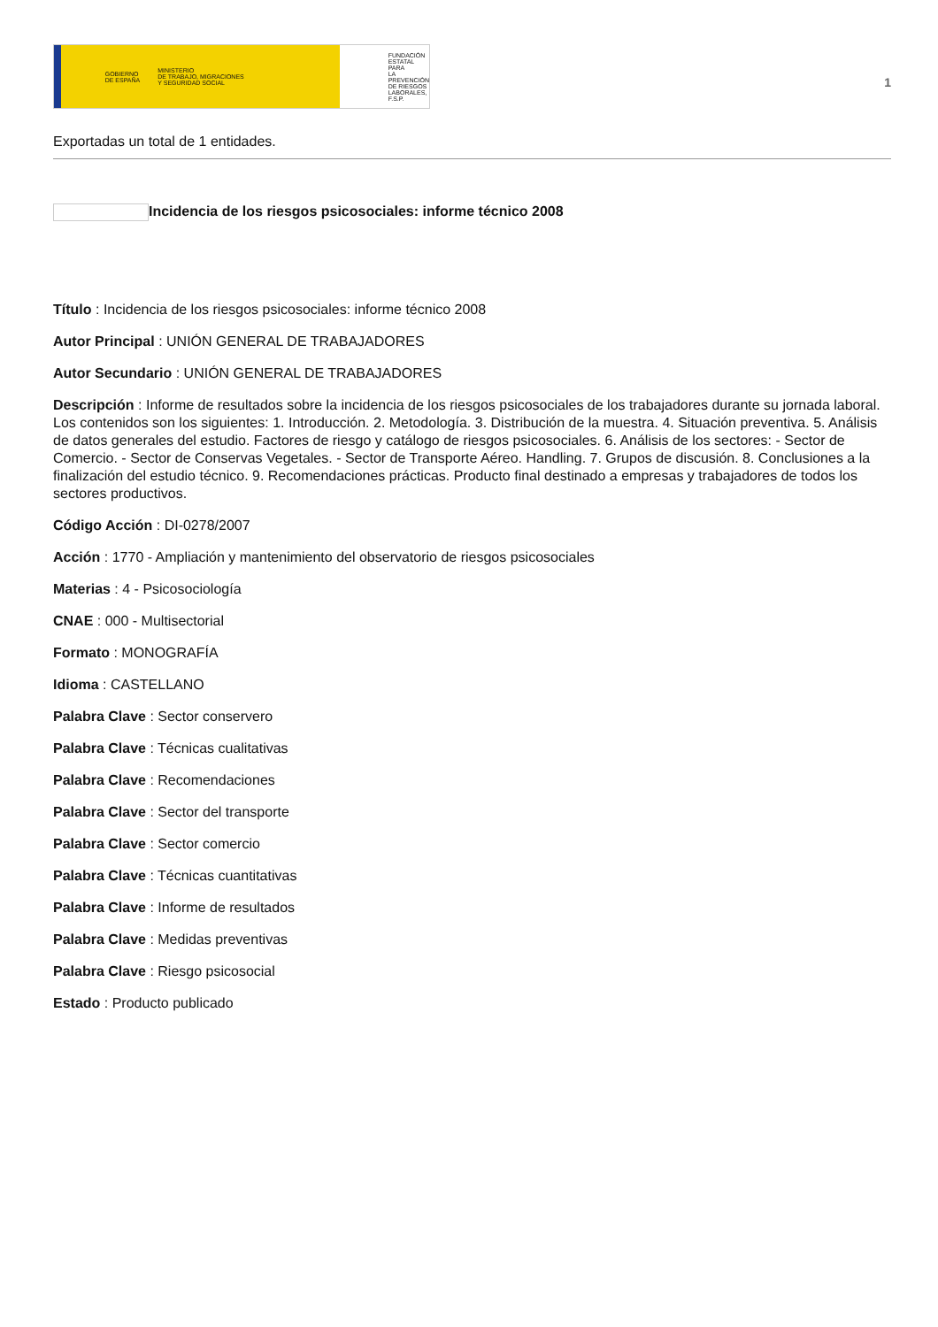GOBIERNO
DE ESPAÑA MINISTERIO
DE TRABAJO, MIGRACIONES
Y SEGURIDAD SOCIAL
FUNDACIÓN
ESTATAL PARA
LA PREVENCIÓN
DE RIESGOS
LABORALES, F.S.P.
1
Exportadas un total de 1 entidades.
Incidencia de los riesgos psicosociales: informe técnico 2008
Título : Incidencia de los riesgos psicosociales: informe técnico 2008
Autor Principal : UNIÓN GENERAL DE TRABAJADORES
Autor Secundario : UNIÓN GENERAL DE TRABAJADORES
Descripción : Informe de resultados sobre la incidencia de los riesgos psicosociales de los trabajadores durante su jornada laboral. Los contenidos son los siguientes: 1. Introducción. 2. Metodología. 3. Distribución de la muestra. 4. Situación preventiva. 5. Análisis de datos generales del estudio. Factores de riesgo y catálogo de riesgos psicosociales. 6. Análisis de los sectores: - Sector de Comercio. - Sector de Conservas Vegetales. - Sector de Transporte Aéreo. Handling. 7. Grupos de discusión. 8. Conclusiones a la finalización del estudio técnico. 9. Recomendaciones prácticas. Producto final destinado a empresas y trabajadores de todos los sectores productivos.
Código Acción : DI-0278/2007
Acción : 1770 - Ampliación y mantenimiento del observatorio de riesgos psicosociales
Materias : 4 - Psicosociología
CNAE : 000 - Multisectorial
Formato : MONOGRAFÍA
Idioma : CASTELLANO
Palabra Clave : Sector conservero
Palabra Clave : Técnicas cualitativas
Palabra Clave : Recomendaciones
Palabra Clave : Sector del transporte
Palabra Clave : Sector comercio
Palabra Clave : Técnicas cuantitativas
Palabra Clave : Informe de resultados
Palabra Clave : Medidas preventivas
Palabra Clave : Riesgo psicosocial
Estado : Producto publicado